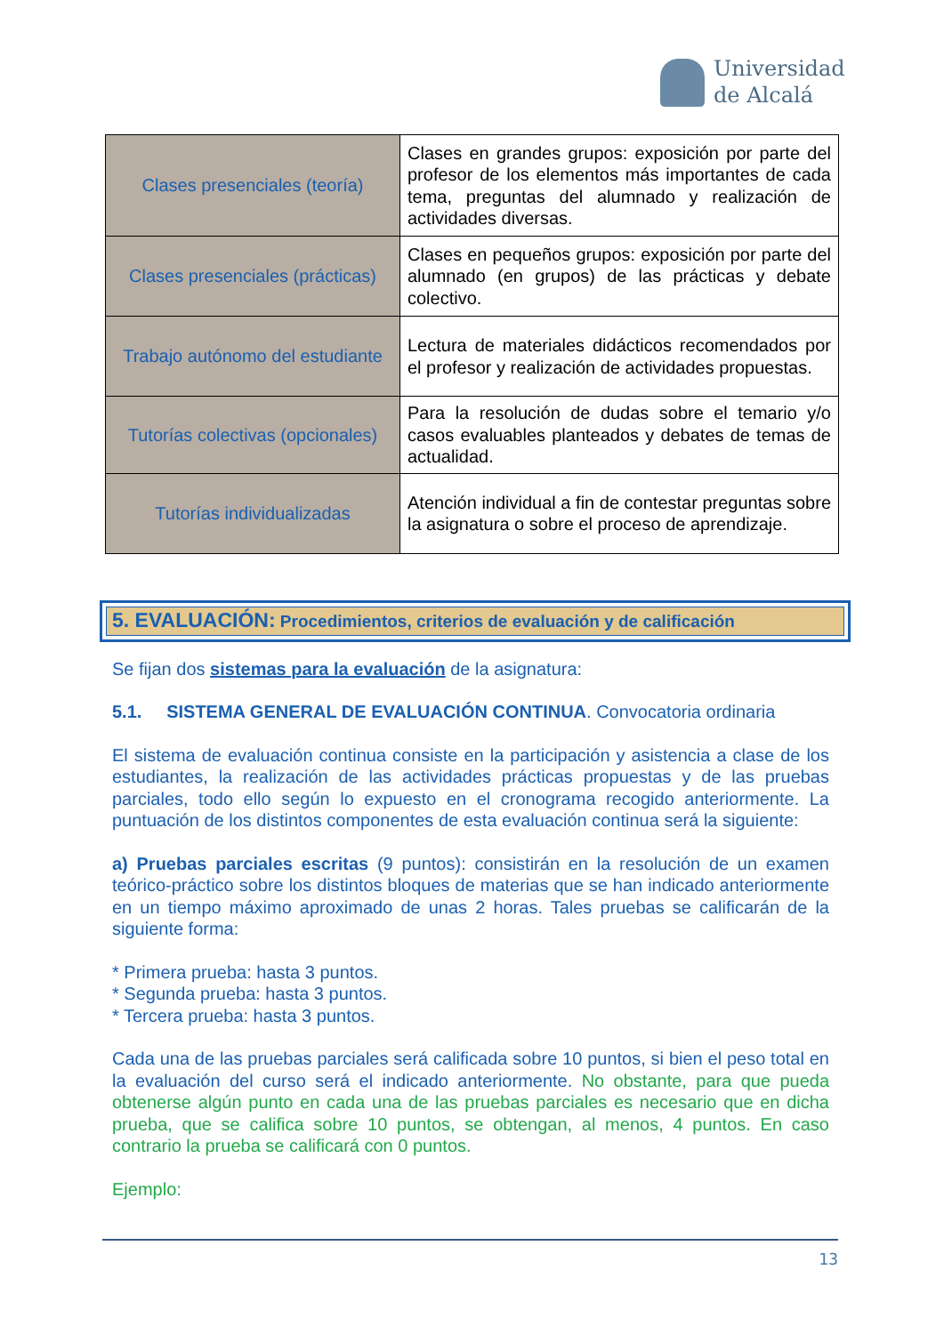Universidad
de Alcalá
| Clases presenciales (teoría) | Clases en grandes grupos: exposición por parte del profesor de los elementos más importantes de cada tema, preguntas del alumnado y realización de actividades diversas. |
| Clases presenciales (prácticas) | Clases en pequeños grupos: exposición por parte del alumnado (en grupos) de las prácticas y debate colectivo. |
| Trabajo autónomo del estudiante | Lectura de materiales didácticos recomendados por el profesor y realización de actividades propuestas. |
| Tutorías colectivas (opcionales) | Para la resolución de dudas sobre el temario y/o casos evaluables planteados y debates de temas de actualidad. |
| Tutorías individualizadas | Atención individual a fin de contestar preguntas sobre la asignatura o sobre el proceso de aprendizaje. |
5. EVALUACIÓN: Procedimientos, criterios de evaluación y de calificación
Se fijan dos sistemas para la evaluación de la asignatura:
5.1. SISTEMA GENERAL DE EVALUACIÓN CONTINUA. Convocatoria ordinaria
El sistema de evaluación continua consiste en la participación y asistencia a clase de los estudiantes, la realización de las actividades prácticas propuestas y de las pruebas parciales, todo ello según lo expuesto en el cronograma recogido anteriormente. La puntuación de los distintos componentes de esta evaluación continua será la siguiente:
a) Pruebas parciales escritas (9 puntos): consistirán en la resolución de un examen teórico-práctico sobre los distintos bloques de materias que se han indicado anteriormente en un tiempo máximo aproximado de unas 2 horas. Tales pruebas se calificarán de la siguiente forma:
* Primera prueba: hasta 3 puntos.
* Segunda prueba: hasta 3 puntos.
* Tercera prueba: hasta 3 puntos.
Cada una de las pruebas parciales será calificada sobre 10 puntos, si bien el peso total en la evaluación del curso será el indicado anteriormente. No obstante, para que pueda obtenerse algún punto en cada una de las pruebas parciales es necesario que en dicha prueba, que se califica sobre 10 puntos, se obtengan, al menos, 4 puntos. En caso contrario la prueba se calificará con 0 puntos.
Ejemplo:
13